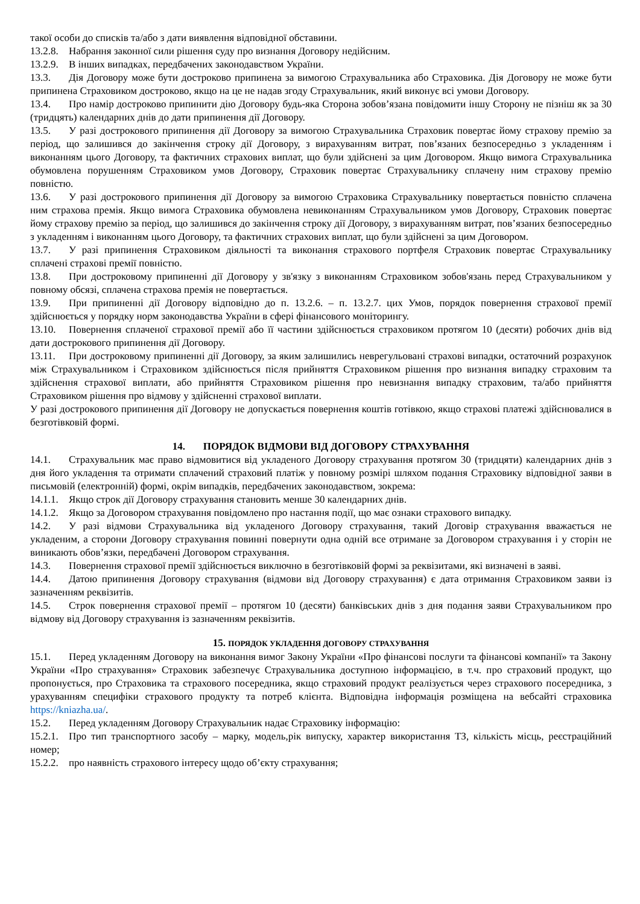такої особи до списків та/або з дати виявлення відповідної обставини.
13.2.8. Набрання законної сили рішення суду про визнання Договору недійсним.
13.2.9. В інших випадках, передбачених законодавством України.
13.3. Дія Договору може бути достроково припинена за вимогою Страхувальника або Страховика. Дія Договору не може бути припинена Страховиком достроково, якщо на це не надав згоду Страхувальник, який виконує всі умови Договору.
13.4. Про намір достроково припинити дію Договору будь-яка Сторона зобов’язана повідомити іншу Сторону не пізніш як за 30 (тридцять) календарних днів до дати припинення дії Договору.
13.5. У разі дострокового припинення дії Договору за вимогою Страхувальника Страховик повертає йому страхову премію за період, що залишився до закінчення строку дії Договору, з вирахуванням витрат, пов’язаних безпосередньо з укладенням і виконанням цього Договору, та фактичних страхових виплат, що були здійснені за цим Договором. Якщо вимога Страхувальника обумовлена порушенням Страховиком умов Договору, Страховик повертає Страхувальнику сплачену ним страхову премію повністю.
13.6. У разі дострокового припинення дії Договору за вимогою Страховика Страхувальнику повертається повністю сплачена ним страхова премія. Якщо вимога Страховика обумовлена невиконанням Страхувальником умов Договору, Страховик повертає йому страхову премію за період, що залишився до закінчення строку дії Договору, з вирахуванням витрат, пов’язаних безпосередньо з укладенням і виконанням цього Договору, та фактичних страхових виплат, що були здійснені за цим Договором.
13.7. У разі припинення Страховиком діяльності та виконання страхового портфеля Страховик повертає Страхувальнику сплачені страхові премії повністю.
13.8. При достроковому припиненні дії Договору у зв'язку з виконанням Страховиком зобов'язань перед Страхувальником у повному обсязі, сплачена страхова премія не повертається.
13.9. При припиненні дії Договору відповідно до п. 13.2.6. – п. 13.2.7. цих Умов, порядок повернення страхової премії здійснюється у порядку норм законодавства України в сфері фінансового моніторингу.
13.10. Повернення сплаченої страхової премії або її частини здійснюється страховиком протягом 10 (десяти) робочих днів від дати дострокового припинення дії Договору.
13.11. При достроковому припиненні дії Договору, за яким залишились неврегульовані страхові випадки, остаточний розрахунок між Страхувальником і Страховиком здійснюється після прийняття Страховиком рішення про визнання випадку страховим та здійснення страхової виплати, або прийняття Страховиком рішення про невизнання випадку страховим, та/або прийняття Страховиком рішення про відмову у здійсненні страхової виплати.
У разі дострокового припинення дії Договору не допускається повернення коштів готівкою, якщо страхові платежі здійснювалися в безготівковій формі.
14. ПОРЯДОК ВІДМОВИ ВІД ДОГОВОРУ СТРАХУВАННЯ
14.1. Страхувальник має право відмовитися від укладеного Договору страхування протягом 30 (тридцяти) календарних днів з дня його укладення та отримати сплачений страховий платіж у повному розмірі шляхом подання Страховику відповідної заяви в письмовій (електронній) формі, окрім випадків, передбачених законодавством, зокрема:
14.1.1. Якщо строк дії Договору страхування становить менше 30 календарних днів.
14.1.2. Якщо за Договором страхування повідомлено про настання події, що має ознаки страхового випадку.
14.2. У разі відмови Страхувальника від укладеного Договору страхування, такий Договір страхування вважається не укладеним, а сторони Договору страхування повинні повернути одна одній все отримане за Договором страхування і у сторін не виникають обов’язки, передбачені Договором страхування.
14.3. Повернення страхової премії здійснюється виключно в безготівковій формі за реквізитами, які визначені в заяві.
14.4. Датою припинення Договору страхування (відмови від Договору страхування) є дата отримання Страховиком заяви із зазначенням реквізитів.
14.5. Строк повернення страхової премії – протягом 10 (десяти) банківських днів з дня подання заяви Страхувальником про відмову від Договору страхування із зазначенням реквізитів.
15. ПОРЯДОК УКЛАДЕННЯ ДОГОВОРУ СТРАХУВАННЯ
15.1. Перед укладенням Договору на виконання вимог Закону України «Про фінансові послуги та фінансові компанії» та Закону України «Про страхування» Страховик забезпечує Страхувальника доступною інформацією, в т.ч. про страховий продукт, що пропонується, про Страховика та страхового посередника, якщо страховий продукт реалізується через страхового посередника, з урахуванням специфіки страхового продукту та потреб клієнта. Відповідна інформація розміщена на вебсайті страховика https://kniazha.ua/.
15.2. Перед укладенням Договору Страхувальник надає Страховику інформацію:
15.2.1. Про тип транспортного засобу – марку, модель,рік випуску, характер використання ТЗ, кількість місць, реєстраційний номер;
15.2.2. про наявність страхового інтересу щодо об’єкту страхування;